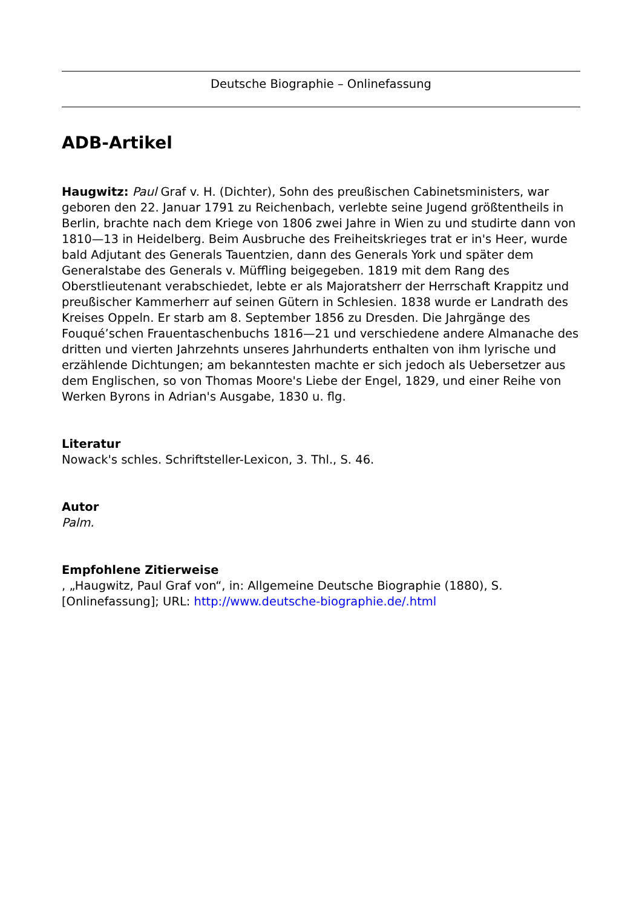Deutsche Biographie – Onlinefassung
ADB-Artikel
Haugwitz: Paul Graf v. H. (Dichter), Sohn des preußischen Cabinetsministers, war geboren den 22. Januar 1791 zu Reichenbach, verlebte seine Jugend größtentheils in Berlin, brachte nach dem Kriege von 1806 zwei Jahre in Wien zu und studirte dann von 1810—13 in Heidelberg. Beim Ausbruche des Freiheitskrieges trat er in's Heer, wurde bald Adjutant des Generals Tauentzien, dann des Generals York und später dem Generalstabe des Generals v. Müffling beigegeben. 1819 mit dem Rang des Oberstlieutenant verabschiedet, lebte er als Majoratsherr der Herrschaft Krappitz und preußischer Kammerherr auf seinen Gütern in Schlesien. 1838 wurde er Landrath des Kreises Oppeln. Er starb am 8. September 1856 zu Dresden. Die Jahrgänge des Fouqué’schen Frauentaschenbuchs 1816—21 und verschiedene andere Almanache des dritten und vierten Jahrzehnts unseres Jahrhunderts enthalten von ihm lyrische und erzählende Dichtungen; am bekanntesten machte er sich jedoch als Uebersetzer aus dem Englischen, so von Thomas Moore's Liebe der Engel, 1829, und einer Reihe von Werken Byrons in Adrian's Ausgabe, 1830 u. flg.
Literatur
Nowack's schles. Schriftsteller-Lexicon, 3. Thl., S. 46.
Autor
Palm.
Empfohlene Zitierweise
, „Haugwitz, Paul Graf von“, in: Allgemeine Deutsche Biographie (1880), S. [Onlinefassung]; URL: http://www.deutsche-biographie.de/.html